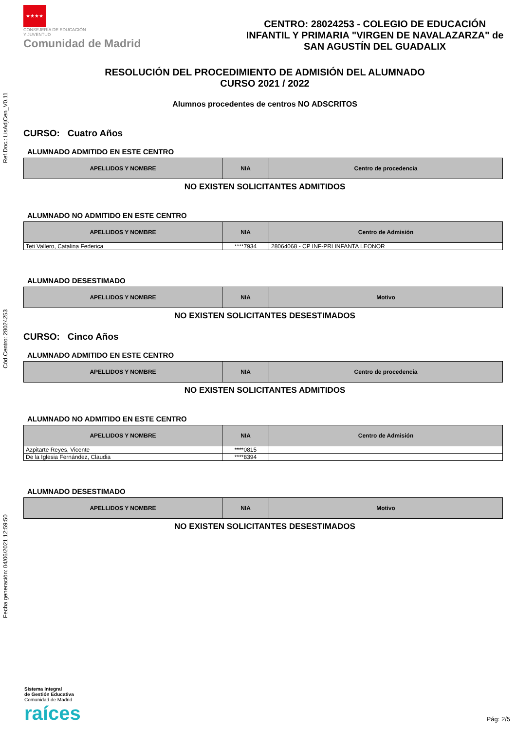Fecha generación: 04/06/2021 12:59:50 Cód.Centro: 28024253 Ref.Doc.: LisAdjCen_V0.11
★★★★
CONSEJERÍA DE EDUCACIÓN
Y JUVENTUD
Comunidad de Madrid
CENTRO: 28024253 - COLEGIO DE EDUCACIÓN INFANTIL Y PRIMARIA "VIRGEN DE NAVALAZARZA" de SAN AGUSTÍN DEL GUADALIX
RESOLUCIÓN DEL PROCEDIMIENTO DE ADMISIÓN DEL ALUMNADO
CURSO 2021 / 2022
Alumnos procedentes de centros NO ADSCRITOS
CURSO: Cuatro Años
ALUMNADO ADMITIDO EN ESTE CENTRO
| APELLIDOS Y NOMBRE | NIA | Centro de procedencia |
| --- | --- | --- |
NO EXISTEN SOLICITANTES ADMITIDOS
ALUMNADO NO ADMITIDO EN ESTE CENTRO
| APELLIDOS Y NOMBRE | NIA | Centro de Admisión |
| --- | --- | --- |
| Teti Vallero, Catalina Federica | ****7934 | 28064068 - CP INF-PRI INFANTA LEONOR |
ALUMNADO DESESTIMADO
| APELLIDOS Y NOMBRE | NIA | Motivo |
| --- | --- | --- |
NO EXISTEN SOLICITANTES DESESTIMADOS
CURSO: Cinco Años
ALUMNADO ADMITIDO EN ESTE CENTRO
| APELLIDOS Y NOMBRE | NIA | Centro de procedencia |
| --- | --- | --- |
NO EXISTEN SOLICITANTES ADMITIDOS
ALUMNADO NO ADMITIDO EN ESTE CENTRO
| APELLIDOS Y NOMBRE | NIA | Centro de Admisión |
| --- | --- | --- |
| Azpitarte Reyes, Vicente | ****0815 | |
| De la Iglesia Fernández, Claudia | ****8394 | |
ALUMNADO DESESTIMADO
| APELLIDOS Y NOMBRE | NIA | Motivo |
| --- | --- | --- |
NO EXISTEN SOLICITANTES DESESTIMADOS
Sistema Integral
de Gestión Educativa
Comunidad de Madrid
raíces
Pág: 2/5